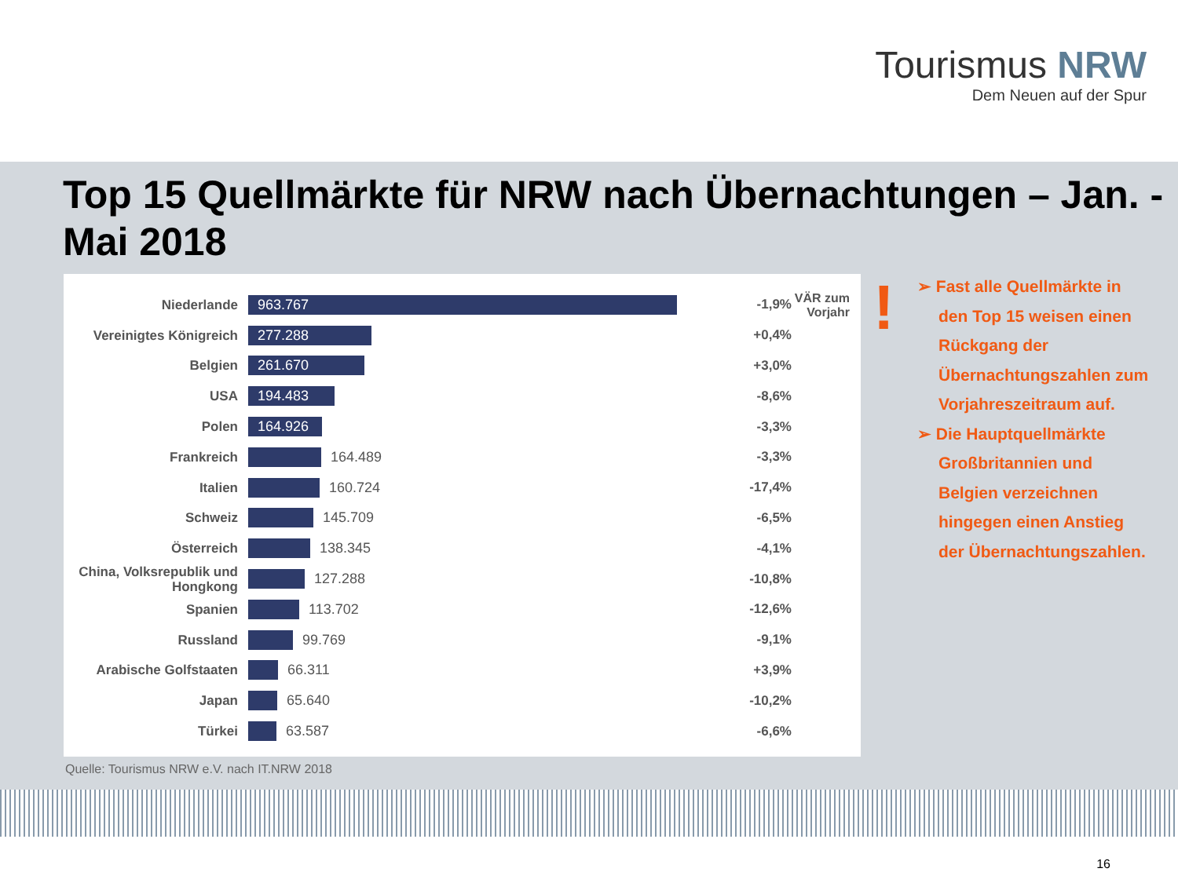Tourismus NRW
Dem Neuen auf der Spur
Top 15 Quellmärkte für NRW nach Übernachtungen – Jan. - Mai 2018
VÄR zum
Vorjahr
Niederlande
963.767
-1,9%
Vereinigtes Königreich
277.288
+0,4%
Belgien
261.670
+3,0%
USA
194.483
-8,6%
Polen
164.926
-3,3%
Frankreich
164.489 -3,3%
Italien
160.724 -17,4%
Schweiz
145.709 -6,5%
Österreich
138.345 -4,1%
China, Volksrepublik und Hongkong
127.288 -10,8%
Spanien
113.702 -12,6%
Russland
99.769 -9,1%
Arabische Golfstaaten
66.311 +3,9%
Japan
65.640 -10,2%
Türkei
63.587 -6,6%
Quelle: Tourismus NRW e.V. nach IT.NRW 2018
!
➢ Fast alle Quellmärkte in den Top 15 weisen einen Rückgang der Übernachtungszahlen zum Vorjahreszeitraum auf.
➢ Die Hauptquellmärkte Großbritannien und Belgien verzeichnen hingegen einen Anstieg der Übernachtungszahlen.
16